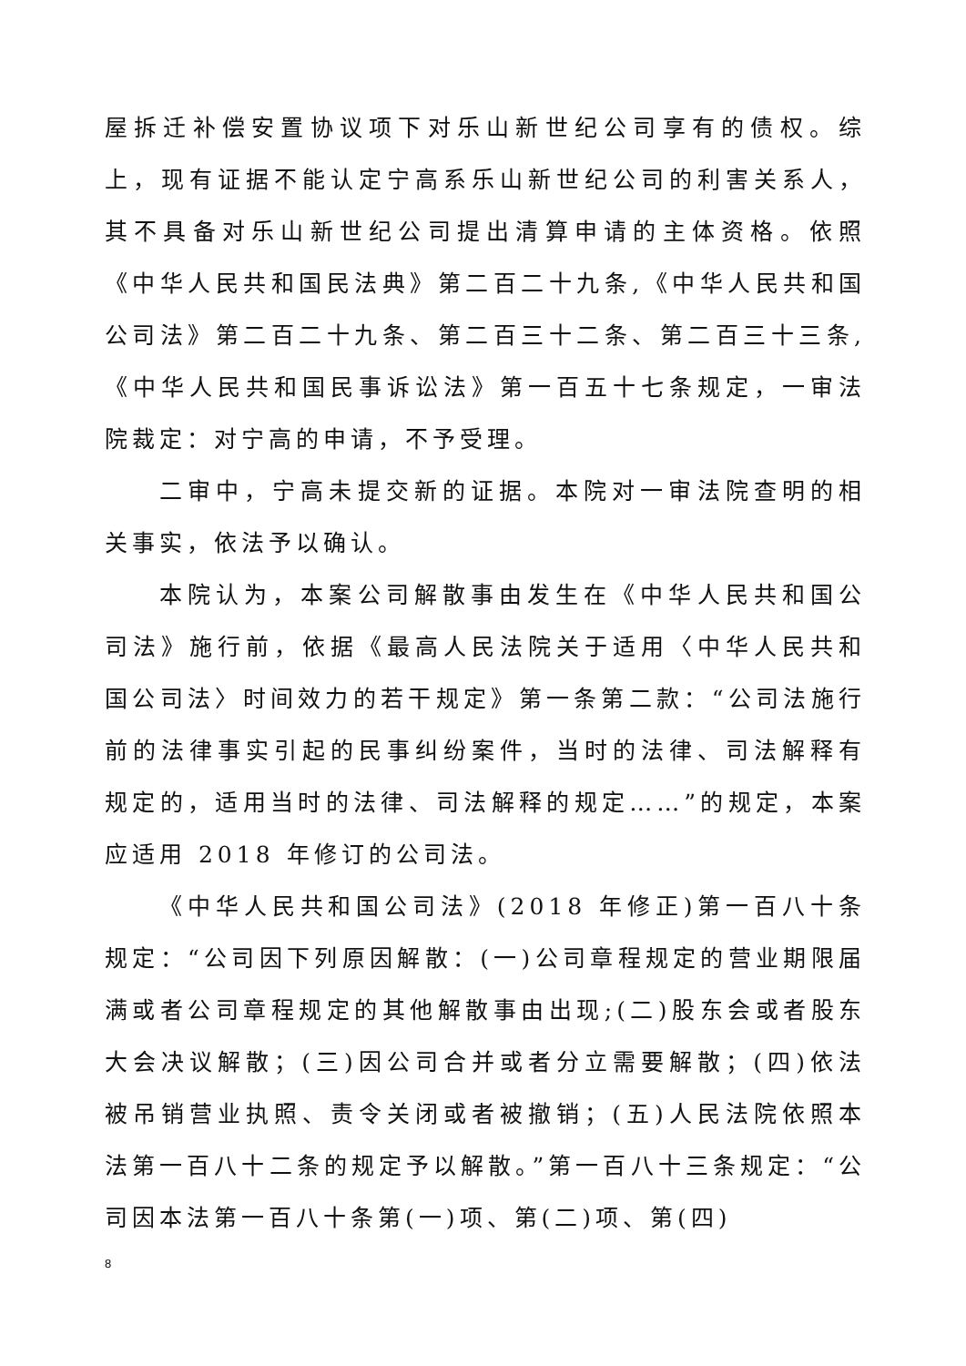屋拆迁补偿安置协议项下对乐山新世纪公司享有的债权。综上，现有证据不能认定宁高系乐山新世纪公司的利害关系人，其不具备对乐山新世纪公司提出清算申请的主体资格。依照《中华人民共和国民法典》第二百二十九条,《中华人民共和国公司法》第二百二十九条、第二百三十二条、第二百三十三条,《中华人民共和国民事诉讼法》第一百五十七条规定，一审法院裁定：对宁高的申请，不予受理。
二审中，宁高未提交新的证据。本院对一审法院查明的相关事实，依法予以确认。
本院认为，本案公司解散事由发生在《中华人民共和国公司法》施行前，依据《最高人民法院关于适用〈中华人民共和国公司法〉时间效力的若干规定》第一条第二款：“公司法施行前的法律事实引起的民事纠纷案件，当时的法律、司法解释有规定的，适用当时的法律、司法解释的规定……”的规定，本案应适用 2018 年修订的公司法。
《中华人民共和国公司法》(2018 年修正)第一百八十条规定：“公司因下列原因解散：(一)公司章程规定的营业期限届满或者公司章程规定的其他解散事由出现;(二)股东会或者股东大会决议解散；(三)因公司合并或者分立需要解散；(四)依法被吊销营业执照、责令关闭或者被撤销；(五)人民法院依照本法第一百八十二条的规定予以解散。”第一百八十三条规定：“公司因本法第一百八十条第(一)项、第(二)项、第(四)
8